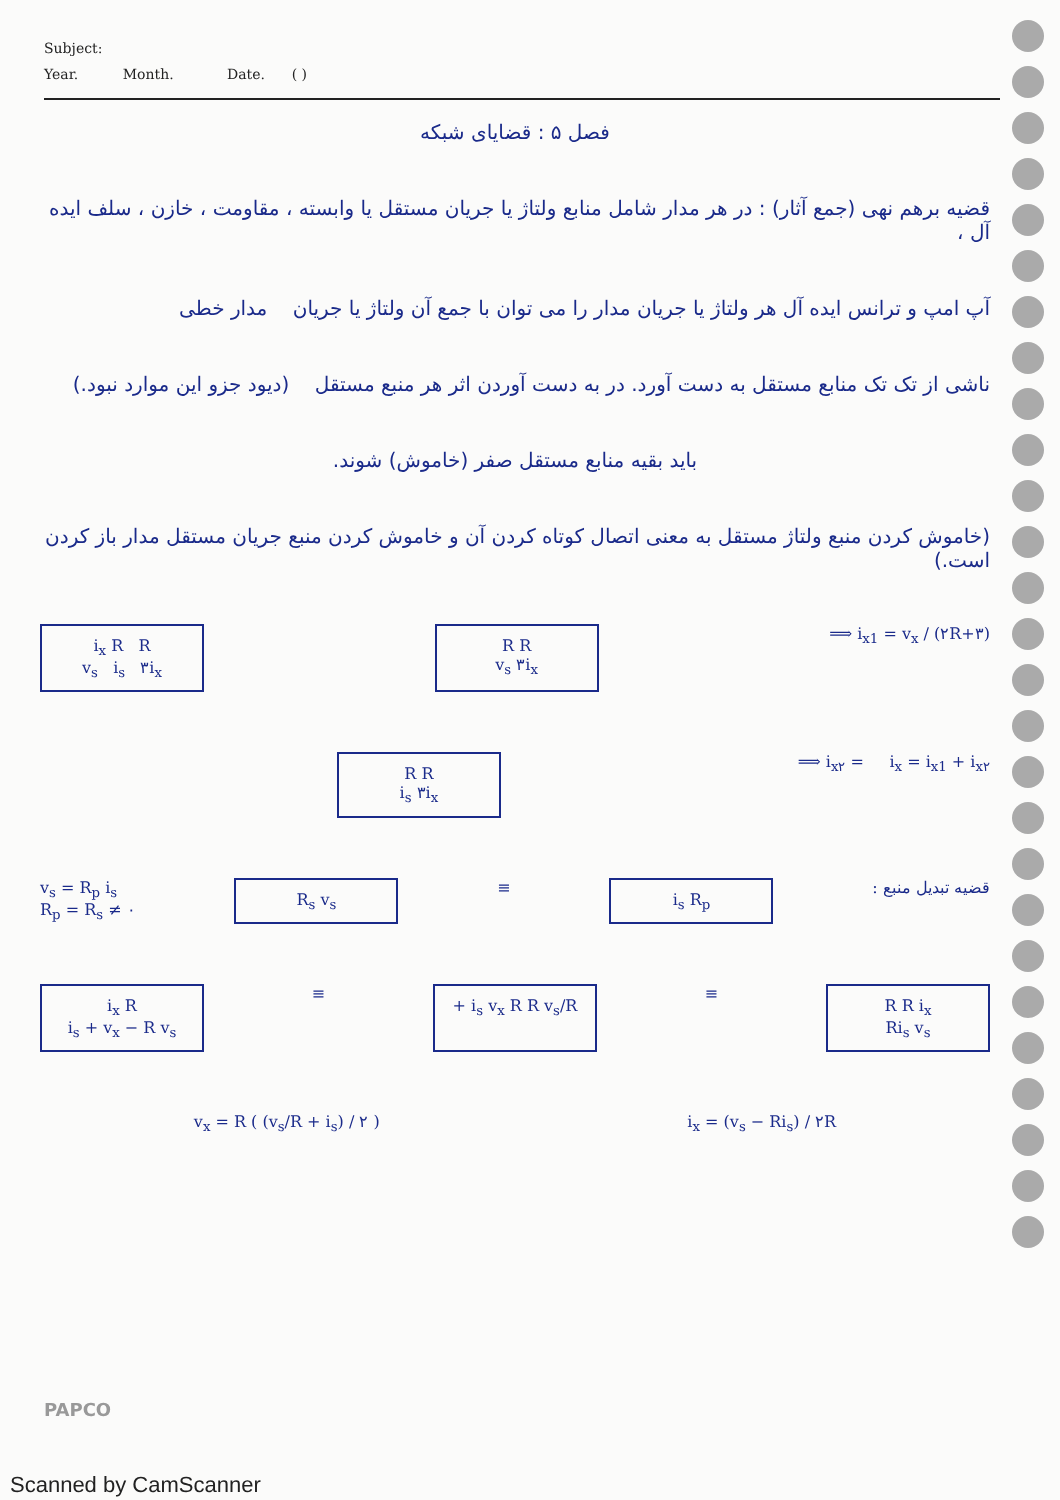Subject:
Year. Month. Date. ( )
فصل ۵ : قضایای شبکه
قضیه برهم نهی (جمع آثار) : در هر مدار شامل منابع ولتاژ یا جریان مستقل یا وابسته ، مقاومت ، خازن ، سلف ایده آل ،
آپ امپ و ترانس ایده آل هر ولتاژ یا جریان مدار را می توان با جمع آن ولتاژ یا جریان مدار خطی
ناشی از تک تک منابع مستقل به دست آورد. در به دست آوردن اثر هر منبع مستقل (دیود جزو این موارد نبود.)
باید بقیه منابع مستقل صفر (خاموش) شوند.
(خاموش کردن منبع ولتاژ مستقل به معنی اتصال کوتاه کردن آن و خاموش کردن منبع جریان مستقل مدار باز کردن است.)
i<sub>x</sub> R R
v<sub>s</sub> i<sub>s</sub> ۳i<sub>x</sub>
R R
v<sub>s</sub> ۳i<sub>x</sub>
⟹ i<sub>x1</sub> = v<sub>x</sub> / (۲R+۳)
R R
i<sub>s</sub> ۳i<sub>x</sub>
⟹ i<sub>x۲</sub> = i<sub>x</sub> = i<sub>x1</sub> + i<sub>x۲</sub>
v<sub>s</sub> = R<sub>p</sub> i<sub>s</sub>
R<sub>p</sub> = R<sub>s</sub> ≠ ۰
R<sub>s</sub> v<sub>s</sub>
≡
i<sub>s</sub> R<sub>p</sub>
قضیه تبدیل منبع :
i<sub>x</sub> R
i<sub>s</sub> + v<sub>x</sub> − R v<sub>s</sub>
≡
+ i<sub>s</sub> v<sub>x</sub> R R v<sub>s</sub>/R
≡
R R i<sub>x</sub>
Ri<sub>s</sub> v<sub>s</sub>
v<sub>x</sub> = R ( (v<sub>s</sub>/R + i<sub>s</sub>) / ۲ ) i<sub>x</sub> = (v<sub>s</sub> − Ri<sub>s</sub>) / ۲R
PAPCO
Scanned by CamScanner